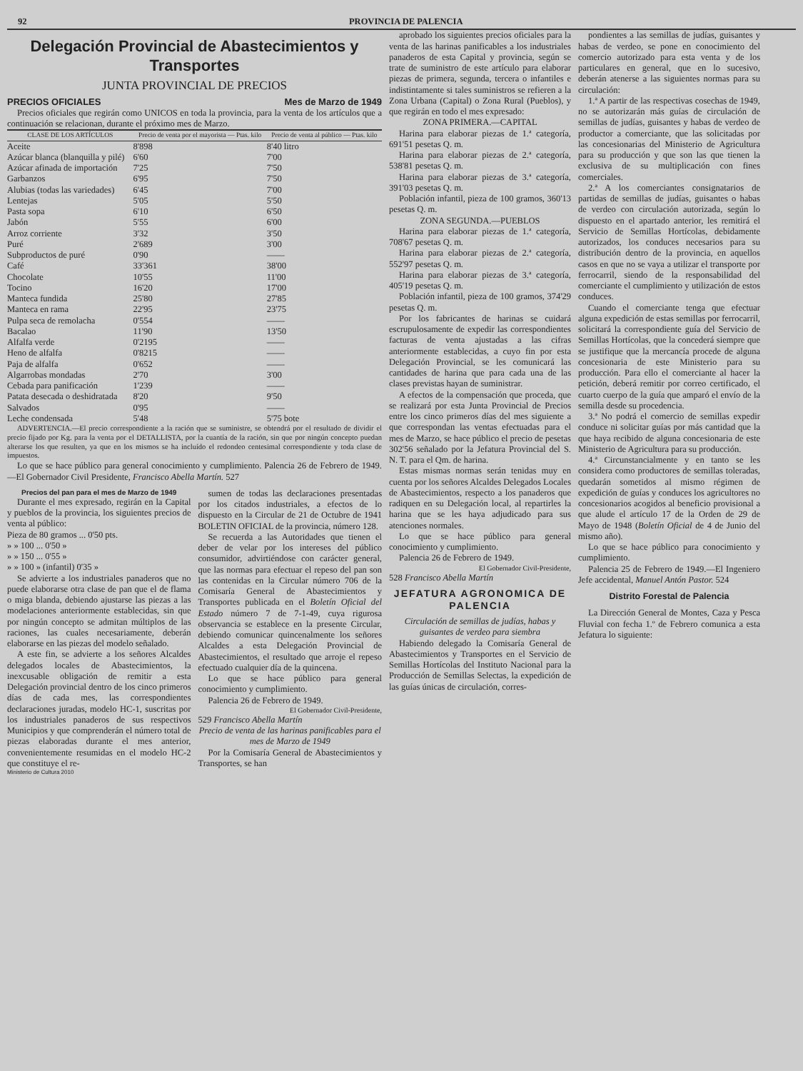92 PROVINCIA DE PALENCIA
Delegación Provincial de Abastecimientos y Transportes
JUNTA PROVINCIAL DE PRECIOS
PRECIOS OFICIALES Mes de Marzo de 1949
Precios oficiales que regirán como UNICOS en toda la provincia, para la venta de los artículos que a continuación se relacionan, durante el próximo mes de Marzo.
| CLASE DE LOS ARTÍCULOS | Precio de venta por el mayorista — Ptas. kilo | Precio de venta al público — Ptas. kilo |
| --- | --- | --- |
| Aceite | 8'898 | 8'40 litro |
| Azúcar blanca (blanquilla y pilé) | 6'60 | 7'00 |
| Azúcar afinada de importación | 7'25 | 7'50 |
| Garbanzos | 6'95 | 7'50 |
| Alubias (todas las variedades) | 6'45 | 7'00 |
| Lentejas | 5'05 | 5'50 |
| Pasta sopa | 6'10 | 6'50 |
| Jabón | 5'55 | 6'00 |
| Arroz corriente | 3'32 | 3'50 |
| Puré | 2'689 | 3'00 |
| Subproductos de puré | 0'90 | —— |
| Café | 33'361 | 38'00 |
| Chocolate | 10'55 | 11'00 |
| Tocino | 16'20 | 17'00 |
| Manteca fundida | 25'80 | 27'85 |
| Manteca en rama | 22'95 | 23'75 |
| Pulpa seca de remolacha | 0'554 | —— |
| Bacalao | 11'90 | 13'50 |
| Alfalfa verde | 0'2195 | —— |
| Heno de alfalfa | 0'8215 | —— |
| Paja de alfalfa | 0'652 | —— |
| Algarrobas mondadas | 2'70 | 3'00 |
| Cebada para panificación | 1'239 | —— |
| Patata desecada o deshidratada | 8'20 | 9'50 |
| Salvados | 0'95 | —— |
| Leche condensada | 5'48 | 5'75 bote |
ADVERTENCIA.—El precio correspondiente a la ración que se suministre, se obtendrá por el resultado de dividir el precio fijado por Kg. para la venta por el DETALLISTA, por la cuantía de la ración, sin que por ningún concepto puedan alterarse los que resulten, ya que en los mismos se ha incluído el redondeo centesimal correspondiente y toda clase de impuestos.
Lo que se hace público para general conocimiento y cumplimiento. Palencia 26 de Febrero de 1949.—El Gobernador Civil Presidente, Francisco Abella Martín. 527
Precios del pan para el mes de Marzo de 1949
Durante el mes expresado, regirán en la Capital y pueblos de la provincia, los siguientes precios de venta al público:
Pieza de 80 gramos ... 0'50 pts.
» » 100 ... 0'50 »
» » 150 ... 0'55 »
» » 100 » (infantil) 0'35 »
Se advierte a los industriales panaderos que no puede elaborarse otra clase de pan que el de flama o miga blanda, debiendo ajustarse las piezas a las modelaciones anteriormente establecidas, sin que por ningún concepto se admitan múltiplos de las raciones, las cuales necesariamente, deberán elaborarse en las piezas del modelo señalado.
A este fin, se advierte a los señores Alcaldes delegados locales de Abastecimientos, la inexcusable obligación de remitir a esta Delegación provincial dentro de los cinco primeros días de cada mes, las correspondientes declaraciones juradas, modelo HC-1, suscritas por los industriales panaderos de sus respectivos Municipios y que comprenderán el número total de piezas elaboradas durante el mes anterior, convenientemente resumidas en el modelo HC-2 que constituye el re-
sumen de todas las declaraciones presentadas por los citados industriales, a efectos de lo dispuesto en la Circular de 21 de Octubre de 1941 BOLETIN OFICIAL de la provincia, número 128.
Se recuerda a las Autoridades que tienen el deber de velar por los intereses del público consumidor, advirtiéndose con carácter general, que las normas para efectuar el repeso del pan son las contenidas en la Circular número 706 de la Comisaría General de Abastecimientos y Transportes publicada en el Boletín Oficial del Estado número 7 de 7-1-49, cuya rigurosa observancia se establece en la presente Circular, debiendo comunicar quincenalmente los señores Alcaldes a esta Delegación Provincial de Abastecimientos, el resultado que arroje el repeso efectuado cualquier día de la quincena.
Lo que se hace público para general conocimiento y cumplimiento.
Palencia 26 de Febrero de 1949.
El Gobernador Civil-Presidente,
529 Francisco Abella Martín
Precio de venta de las harinas panificables para el mes de Marzo de 1949
Por la Comisaría General de Abastecimientos y Transportes, se han
aprobado los siguientes precios oficiales para la venta de las harinas panificables a los industriales panaderos de esta Capital y provincia, según se trate de suministro de este artículo para elaborar piezas de primera, segunda, tercera o infantiles e indistintamente si tales suministros se refieren a la Zona Urbana (Capital) o Zona Rural (Pueblos), y que regirán en todo el mes expresado:
ZONA PRIMERA.—CAPITAL
Harina para elaborar piezas de 1.ª categoría, 691'51 pesetas Q. m.
Harina para elaborar piezas de 2.ª categoría, 538'81 pesetas Q. m.
Harina para elaborar piezas de 3.ª categoría, 391'03 pesetas Q. m.
Población infantil, pieza de 100 gramos, 360'13 pesetas Q. m.
ZONA SEGUNDA.—PUEBLOS
Harina para elaborar piezas de 1.ª categoría, 708'67 pesetas Q. m.
Harina para elaborar piezas de 2.ª categoría, 552'97 pesetas Q. m.
Harina para elaborar piezas de 3.ª categoría, 405'19 pesetas Q. m.
Población infantil, pieza de 100 gramos, 374'29 pesetas Q. m.
Por los fabricantes de harinas se cuidará escrupulosamente de expedir las correspondientes facturas de venta ajustadas a las cifras anteriormente establecidas, a cuyo fin por esta Delegación Provincial, se les comunicará las cantidades de harina que para cada una de las clases previstas hayan de suministrar.
A efectos de la compensación que proceda, que se realizará por esta Junta Provincial de Precios entre los cinco primeros días del mes siguiente a que correspondan las ventas efectuadas para el mes de Marzo, se hace público el precio de pesetas 302'56 señalado por la Jefatura Provincial del S. N. T. para el Qm. de harina.
Estas mismas normas serán tenidas muy en cuenta por los señores Alcaldes Delegados Locales de Abastecimientos, respecto a los panaderos que radiquen en su Delegación local, al repartirles la harina que se les haya adjudicado para sus atenciones normales.
Lo que se hace público para general conocimiento y cumplimiento.
Palencia 26 de Febrero de 1949.
El Gobernador Civil-Presidente,
528 Francisco Abella Martín
JEFATURA AGRONOMICA DE PALENCIA
Circulación de semillas de judías, habas y guisantes de verdeo para siembra
Habiendo delegado la Comisaría General de Abastecimientos y Transportes en el Servicio de Semillas Hortícolas del Instituto Nacional para la Producción de Semillas Selectas, la expedición de las guías únicas de circulación, corres-
pondientes a las semillas de judías, guisantes y habas de verdeo, se pone en conocimiento del comercio autorizado para esta venta y de los particulares en general, que en lo sucesivo, deberán atenerse a las siguientes normas para su circulación:
1.ª A partir de las respectivas cosechas de 1949, no se autorizarán más guías de circulación de semillas de judías, guisantes y habas de verdeo de productor a comerciante, que las solicitadas por las concesionarias del Ministerio de Agricultura para su producción y que son las que tienen la exclusiva de su multiplicación con fines comerciales.
2.ª A los comerciantes consignatarios de partidas de semillas de judías, guisantes o habas de verdeo con circulación autorizada, según lo dispuesto en el apartado anterior, les remitirá el Servicio de Semillas Hortícolas, debidamente autorizados, los conduces necesarios para su distribución dentro de la provincia, en aquellos casos en que no se vaya a utilizar el transporte por ferrocarril, siendo de la responsabilidad del comerciante el cumplimiento y utilización de estos conduces.
Cuando el comerciante tenga que efectuar alguna expedición de estas semillas por ferrocarril, solicitará la correspondiente guía del Servicio de Semillas Hortícolas, que la concederá siempre que se justifique que la mercancía procede de alguna concesionaria de este Ministerio para su producción. Para ello el comerciante al hacer la petición, deberá remitir por correo certificado, el cuarto cuerpo de la guía que amparó el envío de la semilla desde su procedencia.
3.ª No podrá el comercio de semillas expedir conduce ni solicitar guías por más cantidad que la que haya recibido de alguna concesionaria de este Ministerio de Agricultura para su producción.
4.ª Circunstancialmente y en tanto se les considera como productores de semillas toleradas, quedarán sometidos al mismo régimen de expedición de guías y conduces los agricultores no concesionarios acogidos al beneficio provisional a que alude el artículo 17 de la Orden de 29 de Mayo de 1948 (Boletín Oficial de 4 de Junio del mismo año).
Lo que se hace público para conocimiento y cumplimiento.
Palencia 25 de Febrero de 1949.—El Ingeniero Jefe accidental, Manuel Antón Pastor. 524
Distrito Forestal de Palencia
La Dirección General de Montes, Caza y Pesca Fluvial con fecha 1.º de Febrero comunica a esta Jefatura lo siguiente:
Ministerio de Cultura 2010